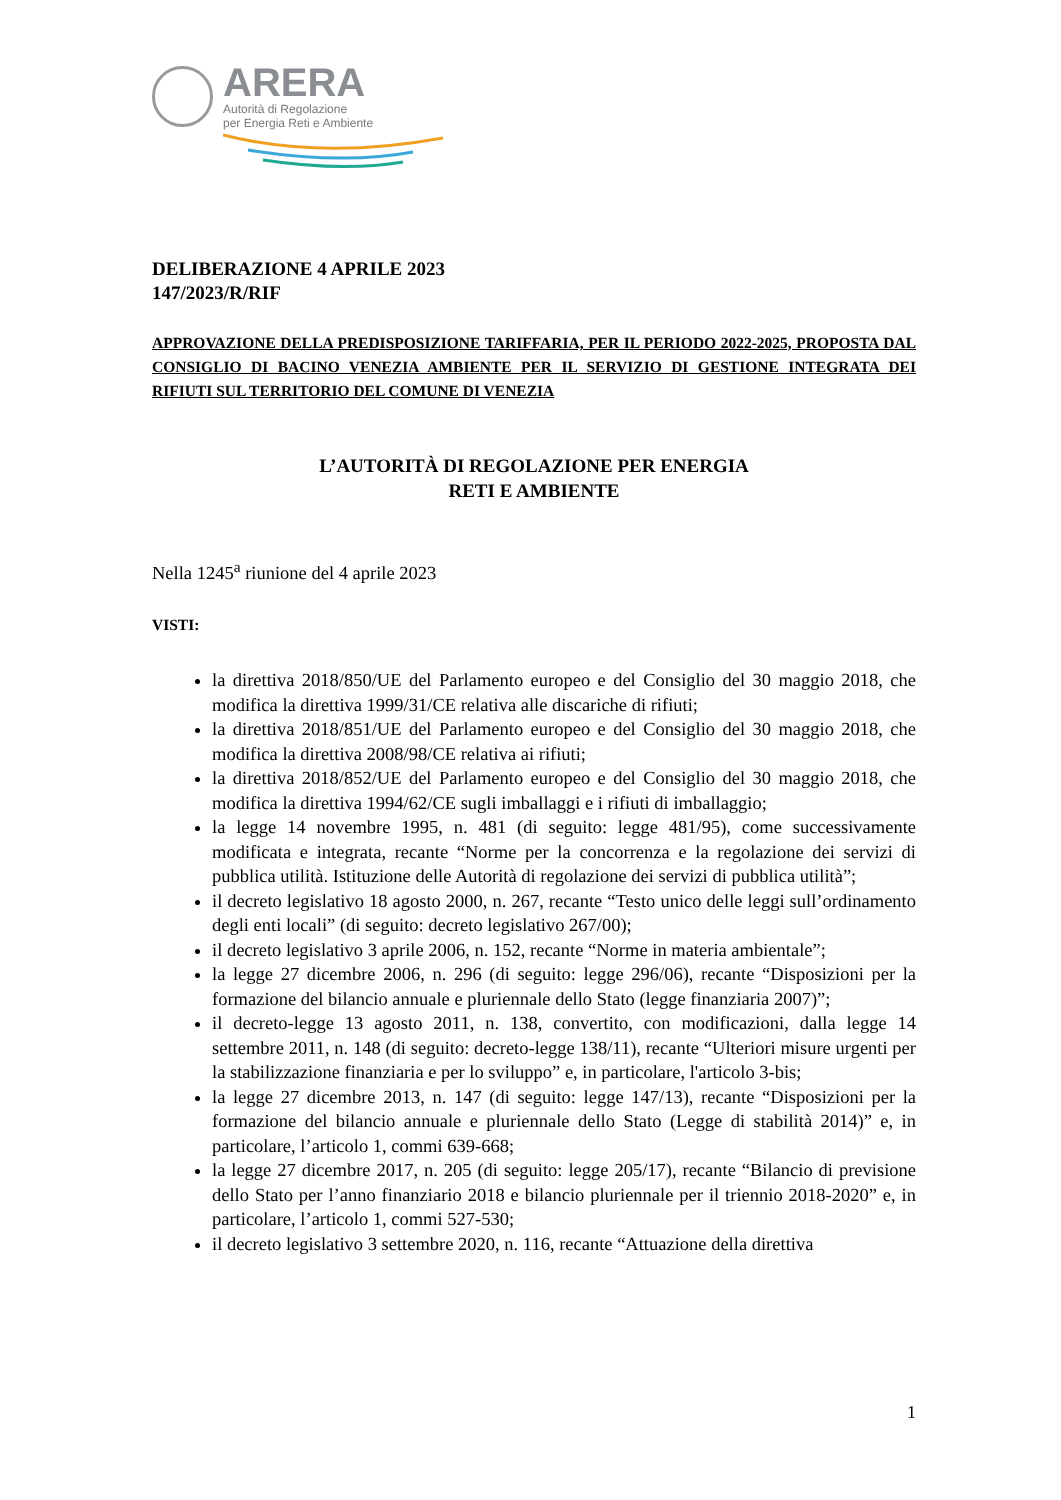ARERA
Autorità di Regolazione
per Energia Reti e Ambiente
DELIBERAZIONE 4 APRILE 2023
147/2023/R/RIF
APPROVAZIONE DELLA PREDISPOSIZIONE TARIFFARIA, PER IL PERIODO 2022-2025, PROPOSTA DAL CONSIGLIO DI BACINO VENEZIA AMBIENTE PER IL SERVIZIO DI GESTIONE INTEGRATA DEI RIFIUTI SUL TERRITORIO DEL COMUNE DI VENEZIA
L’AUTORITÀ DI REGOLAZIONE PER ENERGIA
RETI E AMBIENTE
Nella 1245<sup>a</sup> riunione del 4 aprile 2023
VISTI:
la direttiva 2018/850/UE del Parlamento europeo e del Consiglio del 30 maggio 2018, che modifica la direttiva 1999/31/CE relativa alle discariche di rifiuti;
la direttiva 2018/851/UE del Parlamento europeo e del Consiglio del 30 maggio 2018, che modifica la direttiva 2008/98/CE relativa ai rifiuti;
la direttiva 2018/852/UE del Parlamento europeo e del Consiglio del 30 maggio 2018, che modifica la direttiva 1994/62/CE sugli imballaggi e i rifiuti di imballaggio;
la legge 14 novembre 1995, n. 481 (di seguito: legge 481/95), come successivamente modificata e integrata, recante “Norme per la concorrenza e la regolazione dei servizi di pubblica utilità. Istituzione delle Autorità di regolazione dei servizi di pubblica utilità”;
il decreto legislativo 18 agosto 2000, n. 267, recante “Testo unico delle leggi sull’ordinamento degli enti locali” (di seguito: decreto legislativo 267/00);
il decreto legislativo 3 aprile 2006, n. 152, recante “Norme in materia ambientale”;
la legge 27 dicembre 2006, n. 296 (di seguito: legge 296/06), recante “Disposizioni per la formazione del bilancio annuale e pluriennale dello Stato (legge finanziaria 2007)”;
il decreto-legge 13 agosto 2011, n. 138, convertito, con modificazioni, dalla legge 14 settembre 2011, n. 148 (di seguito: decreto-legge 138/11), recante “Ulteriori misure urgenti per la stabilizzazione finanziaria e per lo sviluppo” e, in particolare, l'articolo 3-bis;
la legge 27 dicembre 2013, n. 147 (di seguito: legge 147/13), recante “Disposizioni per la formazione del bilancio annuale e pluriennale dello Stato (Legge di stabilità 2014)” e, in particolare, l’articolo 1, commi 639-668;
la legge 27 dicembre 2017, n. 205 (di seguito: legge 205/17), recante “Bilancio di previsione dello Stato per l’anno finanziario 2018 e bilancio pluriennale per il triennio 2018-2020” e, in particolare, l’articolo 1, commi 527-530;
il decreto legislativo 3 settembre 2020, n. 116, recante “Attuazione della direttiva
1